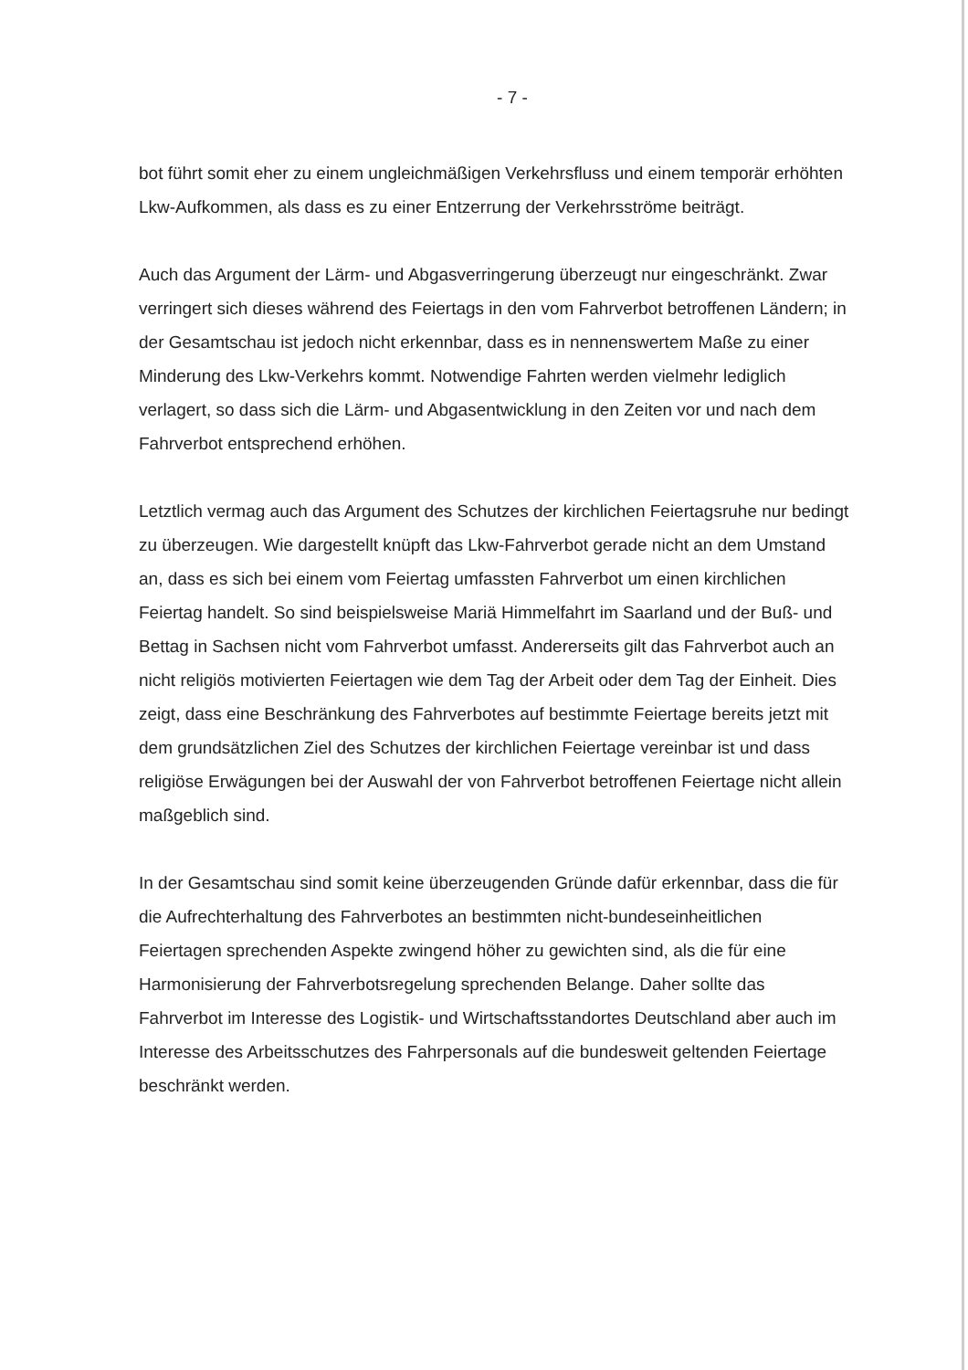- 7 -
bot führt somit eher zu einem ungleichmäßigen Verkehrsfluss und einem temporär erhöhten Lkw-Aufkommen, als dass es zu einer Entzerrung der Verkehrsströme beiträgt.
Auch das Argument der Lärm- und Abgasverringerung überzeugt nur eingeschränkt. Zwar verringert sich dieses während des Feiertags in den vom Fahrverbot betroffenen Ländern; in der Gesamtschau ist jedoch nicht erkennbar, dass es in nennenswertem Maße zu einer Minderung des Lkw-Verkehrs kommt. Notwendige Fahrten werden vielmehr lediglich verlagert, so dass sich die Lärm- und Abgasentwicklung in den Zeiten vor und nach dem Fahrverbot entsprechend erhöhen.
Letztlich vermag auch das Argument des Schutzes der kirchlichen Feiertagsruhe nur bedingt zu überzeugen. Wie dargestellt knüpft das Lkw-Fahrverbot gerade nicht an dem Umstand an, dass es sich bei einem vom Feiertag umfassten Fahrverbot um einen kirchlichen Feiertag handelt. So sind beispielsweise Mariä Himmelfahrt im Saarland und der Buß- und Bettag in Sachsen nicht vom Fahrverbot umfasst. Andererseits gilt das Fahrverbot auch an nicht religiös motivierten Feiertagen wie dem Tag der Arbeit oder dem Tag der Einheit. Dies zeigt, dass eine Beschränkung des Fahrverbotes auf bestimmte Feiertage bereits jetzt mit dem grundsätzlichen Ziel des Schutzes der kirchlichen Feiertage vereinbar ist und dass religiöse Erwägungen bei der Auswahl der von Fahrverbot betroffenen Feiertage nicht allein maßgeblich sind.
In der Gesamtschau sind somit keine überzeugenden Gründe dafür erkennbar, dass die für die Aufrechterhaltung des Fahrverbotes an bestimmten nicht-bundeseinheitlichen Feiertagen sprechenden Aspekte zwingend höher zu gewichten sind, als die für eine Harmonisierung der Fahrverbotsregelung sprechenden Belange. Daher sollte das Fahrverbot im Interesse des Logistik- und Wirtschaftsstandortes Deutschland aber auch im Interesse des Arbeitsschutzes des Fahrpersonals auf die bundesweit geltenden Feiertage beschränkt werden.